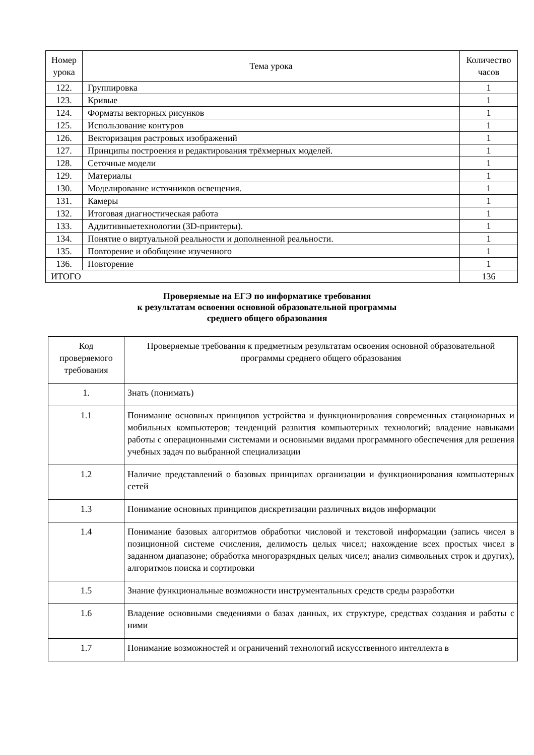| Номер урока | Тема урока | Количество часов |
| --- | --- | --- |
| 122. | Группировка | 1 |
| 123. | Кривые | 1 |
| 124. | Форматы векторных рисунков | 1 |
| 125. | Использование контуров | 1 |
| 126. | Векторизация растровых изображений | 1 |
| 127. | Принципы построения и редактирования трёхмерных моделей. | 1 |
| 128. | Сеточные модели | 1 |
| 129. | Материалы | 1 |
| 130. | Моделирование источников освещения. | 1 |
| 131. | Камеры | 1 |
| 132. | Итоговая диагностическая работа | 1 |
| 133. | Аддитивныетехнологии (3D-принтеры). | 1 |
| 134. | Понятие о виртуальной реальности и дополненной реальности. | 1 |
| 135. | Повторение и обобщение изученного | 1 |
| 136. | Повторение | 1 |
| ИТОГО | | 136 |
Проверяемые на ЕГЭ по информатике требования
к результатам освоения основной образовательной программы
среднего общего образования
| Код проверяемого требования | Проверяемые требования к предметным результатам освоения основной образовательной программы среднего общего образования |
| --- | --- |
| 1. | Знать (понимать) |
| 1.1 | Понимание основных принципов устройства и функционирования современных стационарных и мобильных компьютеров; тенденций развития компьютерных технологий; владение навыками работы с операционными системами и основными видами программного обеспечения для решения учебных задач по выбранной специализации |
| 1.2 | Наличие представлений о базовых принципах организации и функционирования компьютерных сетей |
| 1.3 | Понимание основных принципов дискретизации различных видов информации |
| 1.4 | Понимание базовых алгоритмов обработки числовой и текстовой информации (запись чисел в позиционной системе счисления, делимость целых чисел; нахождение всех простых чисел в заданном диапазоне; обработка многоразрядных целых чисел; анализ символьных строк и других), алгоритмов поиска и сортировки |
| 1.5 | Знание функциональные возможности инструментальных средств среды разработки |
| 1.6 | Владение основными сведениями о базах данных, их структуре, средствах создания и работы с ними |
| 1.7 | Понимание возможностей и ограничений технологий искусственного интеллекта в |